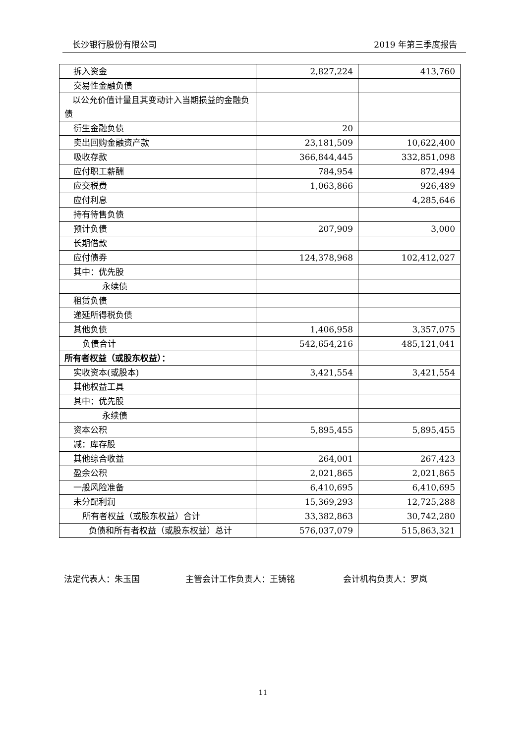长沙银行股份有限公司 2019 年第三季度报告
| 拆入资金 | 2,827,224 | 413,760 |
| 交易性金融负债 | | |
| 以公允价值计量且其变动计入当期损益的金融负债 | | |
| 衍生金融负债 | 20 | |
| 卖出回购金融资产款 | 23,181,509 | 10,622,400 |
| 吸收存款 | 366,844,445 | 332,851,098 |
| 应付职工薪酬 | 784,954 | 872,494 |
| 应交税费 | 1,063,866 | 926,489 |
| 应付利息 | | 4,285,646 |
| 持有待售负债 | | |
| 预计负债 | 207,909 | 3,000 |
| 长期借款 | | |
| 应付债券 | 124,378,968 | 102,412,027 |
| 其中：优先股 | | |
| 永续债 | | |
| 租赁负债 | | |
| 递延所得税负债 | | |
| 其他负债 | 1,406,958 | 3,357,075 |
| 负债合计 | 542,654,216 | 485,121,041 |
| 所有者权益（或股东权益）： | | |
| 实收资本(或股本) | 3,421,554 | 3,421,554 |
| 其他权益工具 | | |
| 其中：优先股 | | |
| 永续债 | | |
| 资本公积 | 5,895,455 | 5,895,455 |
| 减：库存股 | | |
| 其他综合收益 | 264,001 | 267,423 |
| 盈余公积 | 2,021,865 | 2,021,865 |
| 一般风险准备 | 6,410,695 | 6,410,695 |
| 未分配利润 | 15,369,293 | 12,725,288 |
| 所有者权益（或股东权益）合计 | 33,382,863 | 30,742,280 |
| 负债和所有者权益（或股东权益）总计 | 576,037,079 | 515,863,321 |
法定代表人：朱玉国 主管会计工作负责人：王铸铭 会计机构负责人：罗岚
11